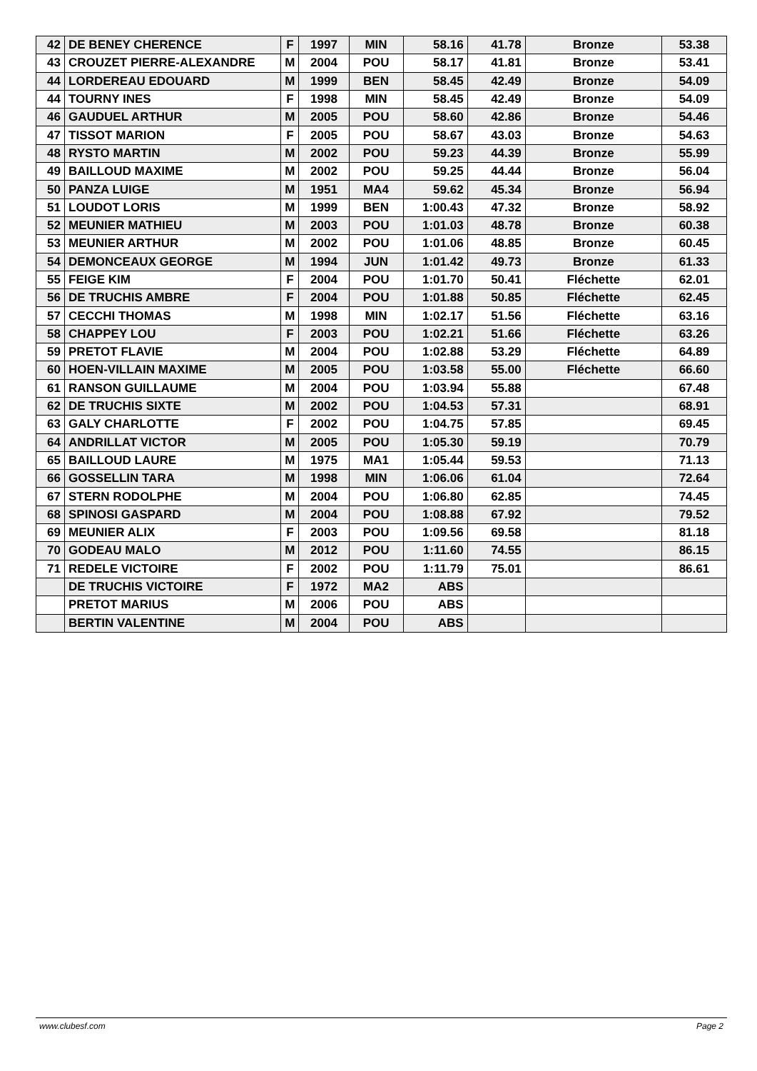| 42 | DE BENEY CHERENCE | F | 1997 | MIN | 58.16 | 41.78 | Bronze | 53.38 |
| 43 | CROUZET PIERRE-ALEXANDRE | M | 2004 | POU | 58.17 | 41.81 | Bronze | 53.41 |
| 44 | LORDEREAU EDOUARD | M | 1999 | BEN | 58.45 | 42.49 | Bronze | 54.09 |
| 44 | TOURNY INES | F | 1998 | MIN | 58.45 | 42.49 | Bronze | 54.09 |
| 46 | GAUDUEL ARTHUR | M | 2005 | POU | 58.60 | 42.86 | Bronze | 54.46 |
| 47 | TISSOT MARION | F | 2005 | POU | 58.67 | 43.03 | Bronze | 54.63 |
| 48 | RYSTO MARTIN | M | 2002 | POU | 59.23 | 44.39 | Bronze | 55.99 |
| 49 | BAILLOUD MAXIME | M | 2002 | POU | 59.25 | 44.44 | Bronze | 56.04 |
| 50 | PANZA LUIGE | M | 1951 | MA4 | 59.62 | 45.34 | Bronze | 56.94 |
| 51 | LOUDOT LORIS | M | 1999 | BEN | 1:00.43 | 47.32 | Bronze | 58.92 |
| 52 | MEUNIER MATHIEU | M | 2003 | POU | 1:01.03 | 48.78 | Bronze | 60.38 |
| 53 | MEUNIER ARTHUR | M | 2002 | POU | 1:01.06 | 48.85 | Bronze | 60.45 |
| 54 | DEMONCEAUX GEORGE | M | 1994 | JUN | 1:01.42 | 49.73 | Bronze | 61.33 |
| 55 | FEIGE KIM | F | 2004 | POU | 1:01.70 | 50.41 | Fléchette | 62.01 |
| 56 | DE TRUCHIS AMBRE | F | 2004 | POU | 1:01.88 | 50.85 | Fléchette | 62.45 |
| 57 | CECCHI THOMAS | M | 1998 | MIN | 1:02.17 | 51.56 | Fléchette | 63.16 |
| 58 | CHAPPEY LOU | F | 2003 | POU | 1:02.21 | 51.66 | Fléchette | 63.26 |
| 59 | PRETOT FLAVIE | M | 2004 | POU | 1:02.88 | 53.29 | Fléchette | 64.89 |
| 60 | HOEN-VILLAIN MAXIME | M | 2005 | POU | 1:03.58 | 55.00 | Fléchette | 66.60 |
| 61 | RANSON GUILLAUME | M | 2004 | POU | 1:03.94 | 55.88 | | 67.48 |
| 62 | DE TRUCHIS SIXTE | M | 2002 | POU | 1:04.53 | 57.31 | | 68.91 |
| 63 | GALY CHARLOTTE | F | 2002 | POU | 1:04.75 | 57.85 | | 69.45 |
| 64 | ANDRILLAT VICTOR | M | 2005 | POU | 1:05.30 | 59.19 | | 70.79 |
| 65 | BAILLOUD LAURE | M | 1975 | MA1 | 1:05.44 | 59.53 | | 71.13 |
| 66 | GOSSELLIN TARA | M | 1998 | MIN | 1:06.06 | 61.04 | | 72.64 |
| 67 | STERN RODOLPHE | M | 2004 | POU | 1:06.80 | 62.85 | | 74.45 |
| 68 | SPINOSI GASPARD | M | 2004 | POU | 1:08.88 | 67.92 | | 79.52 |
| 69 | MEUNIER ALIX | F | 2003 | POU | 1:09.56 | 69.58 | | 81.18 |
| 70 | GODEAU MALO | M | 2012 | POU | 1:11.60 | 74.55 | | 86.15 |
| 71 | REDELE VICTOIRE | F | 2002 | POU | 1:11.79 | 75.01 | | 86.61 |
| | DE TRUCHIS VICTOIRE | F | 1972 | MA2 | ABS | | | |
| | PRETOT MARIUS | M | 2006 | POU | ABS | | | |
| | BERTIN VALENTINE | M | 2004 | POU | ABS | | | |
www.clubesf.com Page 2